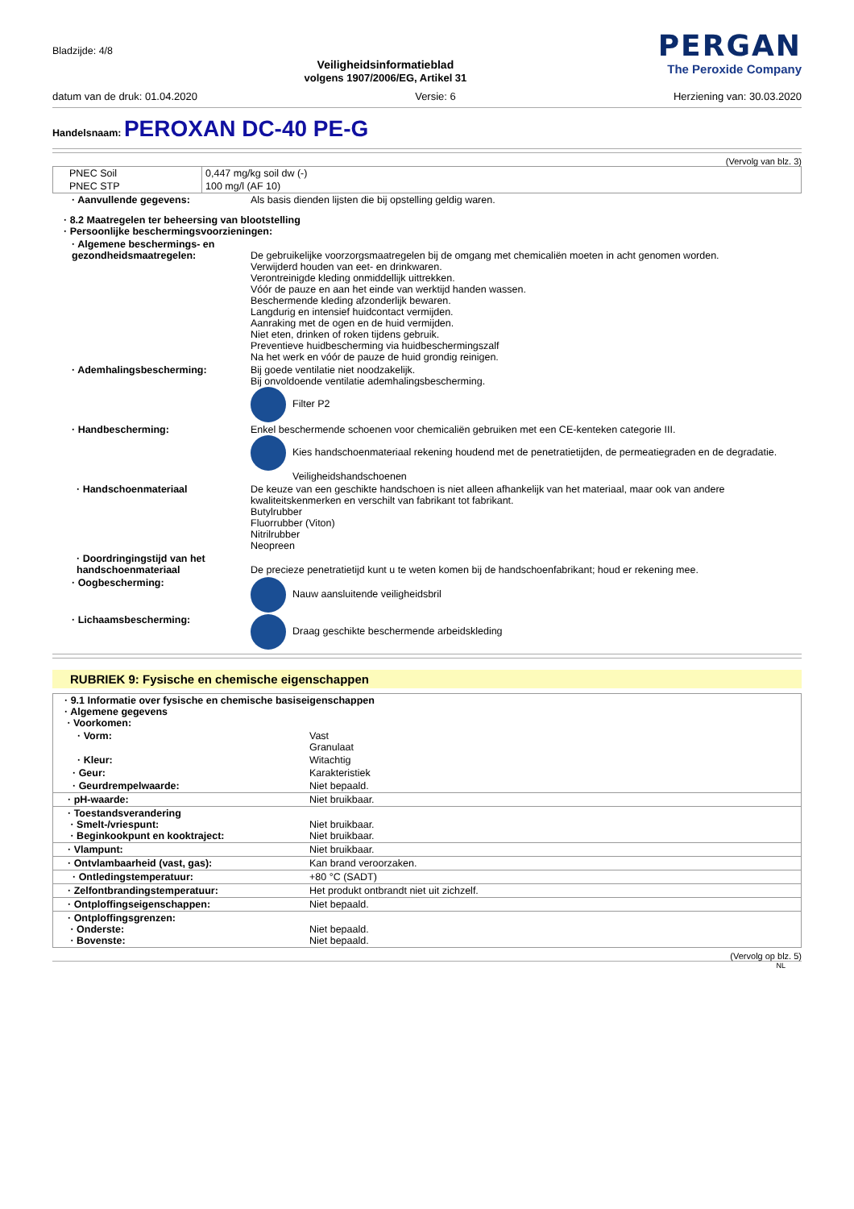Bladzijde: 4/8
Veiligheidsinformatieblad
volgens 1907/2006/EG, Artikel 31
PERGAN
The Peroxide Company
datum van de druk: 01.04.2020 Versie: 6 Herziening van: 30.03.2020
Handelsnaam: PEROXAN DC-40 PE-G
(Vervolg van blz. 3)
| PNEC Soil | 0,447 mg/kg soil dw (-) |
| PNEC STP | 100 mg/l (AF 10) |
| · Aanvullende gegevens: | Als basis dienden lijsten die bij opstelling geldig waren. |
| · 8.2 Maatregelen ter beheersing van blootstelling · Persoonlijke beschermingsvoorzieningen: | |
| · Algemene beschermings- en gezondheidsmaatregelen: | De gebruikelijke voorzorgsmaatregelen bij de omgang met chemicaliën moeten in acht genomen worden. Verwijderd houden van eet- en drinkwaren. Verontreinigde kleding onmiddellijk uittrekken. Vóór de pauze en aan het einde van werktijd handen wassen. Beschermende kleding afzonderlijk bewaren. Langdurig en intensief huidcontact vermijden. Aanraking met de ogen en de huid vermijden. Niet eten, drinken of roken tijdens gebruik. Preventieve huidbescherming via huidbeschermingszalf Na het werk en vóór de pauze de huid grondig reinigen. |
| · Ademhalingsbescherming: | Bij goede ventilatie niet noodzakelijk. Bij onvoldoende ventilatie ademhalingsbescherming. Filter P2 |
| · Handbescherming: | Enkel beschermende schoenen voor chemicaliën gebruiken met een CE-kenteken categorie III. Kies handschoenmateriaal rekening houdend met de penetratietijden, de permeatiegraden en de degradatie. Veiligheidshandschoenen |
| · Handschoenmateriaal | De keuze van een geschikte handschoen is niet alleen afhankelijk van het materiaal, maar ook van andere kwaliteitskenmerken en verschilt van fabrikant tot fabrikant. Butylrubber Fluorrubber (Viton) Nitrilrubber Neopreen |
| · Doordringingstijd van het handschoenmateriaal | De precieze penetratietijd kunt u te weten komen bij de handschoenfabrikant; houd er rekening mee. |
| · Oogbescherming: | Nauw aansluitende veiligheidsbril |
| · Lichaamsbescherming: | Draag geschikte beschermende arbeidskleding |
RUBRIEK 9: Fysische en chemische eigenschappen
| · 9.1 Informatie over fysische en chemische basiseigenschappen · Algemene gegevens · Voorkomen: | |
| · Vorm: | Vast Granulaat |
| · Kleur: | Witachtig |
| · Geur: | Karakteristiek |
| · Geurdrempelwaarde: | Niet bepaald. |
| · pH-waarde: | Niet bruikbaar. |
| · Toestandsverandering · Smelt-/vriespunt: · Beginkookpunt en kooktraject: | Niet bruikbaar. Niet bruikbaar. |
| · Vlampunt: | Niet bruikbaar. |
| · Ontvlambaarheid (vast, gas): | Kan brand veroorzaken. |
| · Ontledingstemperatuur: | +80 °C (SADT) |
| · Zelfontbrandingstemperatuur: | Het produkt ontbrandt niet uit zichzelf. |
| · Ontploffingseigenschappen: | Niet bepaald. |
| · Ontploffingsgrenzen: · Onderste: · Bovenste: | Niet bepaald. Niet bepaald. |
(Vervolg op blz. 5)
NL